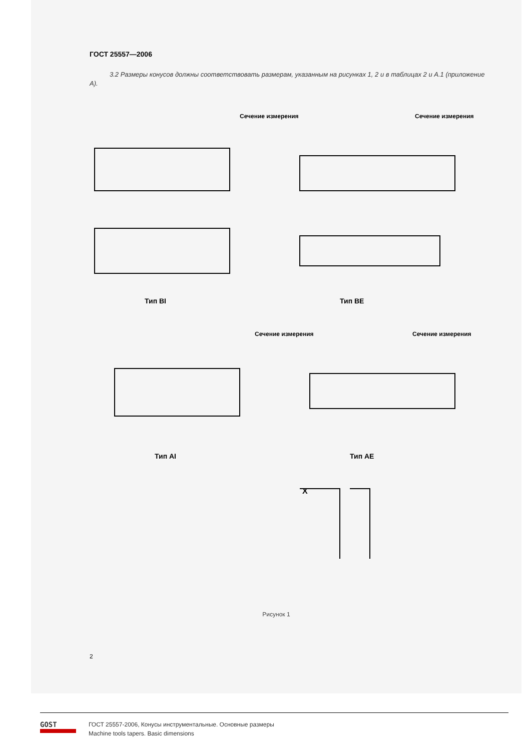ГОСТ 25557—2006
3.2 Размеры конусов должны соответствовать размерам, указанным на рисунках 1, 2 и в таблицах 2 и А.1 (приложение А).
Сечение измерения
Сечение измерения
Сечение измерения
Сечение измерения
Тип BI
Тип BE
Тип AI
Тип AE
X
Рисунок 1
2
GOST
ГОСТ 25557-2006, Конусы инструментальные. Основные размеры
Machine tools tapers. Basic dimensions